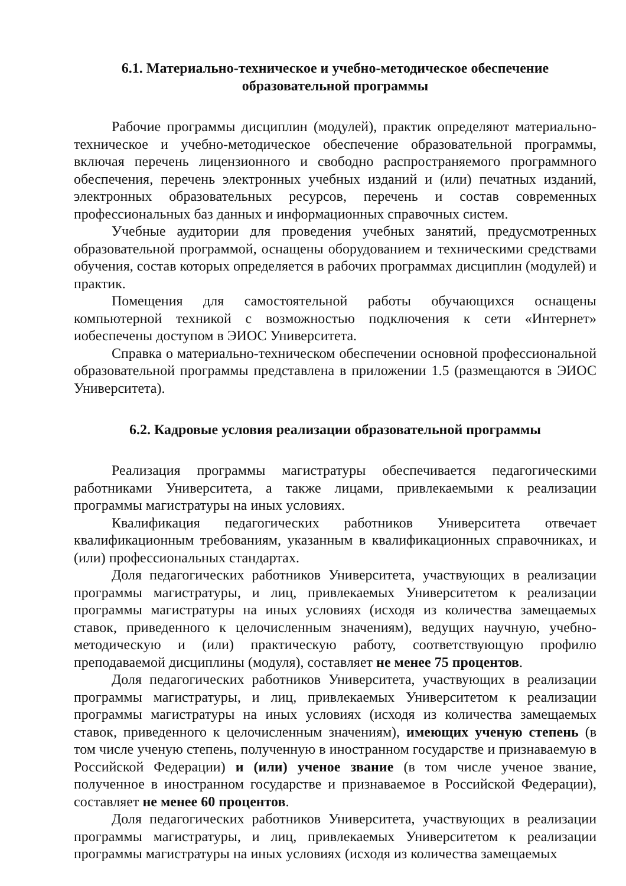6.1. Материально-техническое и учебно-методическое обеспечение образовательной программы
Рабочие программы дисциплин (модулей), практик определяют материально-техническое и учебно-методическое обеспечение образовательной программы, включая перечень лицензионного и свободно распространяемого программного обеспечения, перечень электронных учебных изданий и (или) печатных изданий, электронных образовательных ресурсов, перечень и состав современных профессиональных баз данных и информационных справочных систем.
Учебные аудитории для проведения учебных занятий, предусмотренных образовательной программой, оснащены оборудованием и техническими средствами обучения, состав которых определяется в рабочих программах дисциплин (модулей) и практик.
Помещения для самостоятельной работы обучающихся оснащены компьютерной техникой с возможностью подключения к сети «Интернет» иобеспечены доступом в ЭИОС Университета.
Справка о материально-техническом обеспечении основной профессиональной образовательной программы представлена в приложении 1.5 (размещаются в ЭИОС Университета).
6.2. Кадровые условия реализации образовательной программы
Реализация программы магистратуры обеспечивается педагогическими работниками Университета, а также лицами, привлекаемыми к реализации программы магистратуры на иных условиях.
Квалификация педагогических работников Университета отвечает квалификационным требованиям, указанным в квалификационных справочниках, и (или) профессиональных стандартах.
Доля педагогических работников Университета, участвующих в реализации программы магистратуры, и лиц, привлекаемых Университетом к реализации программы магистратуры на иных условиях (исходя из количества замещаемых ставок, приведенного к целочисленным значениям), ведущих научную, учебно-методическую и (или) практическую работу, соответствующую профилю преподаваемой дисциплины (модуля), составляет не менее 75 процентов.
Доля педагогических работников Университета, участвующих в реализации программы магистратуры, и лиц, привлекаемых Университетом к реализации программы магистратуры на иных условиях (исходя из количества замещаемых ставок, приведенного к целочисленным значениям), имеющих ученую степень (в том числе ученую степень, полученную в иностранном государстве и признаваемую в Российской Федерации) и (или) ученое звание (в том числе ученое звание, полученное в иностранном государстве и признаваемое в Российской Федерации), составляет не менее 60 процентов.
Доля педагогических работников Университета, участвующих в реализации программы магистратуры, и лиц, привлекаемых Университетом к реализации программы магистратуры на иных условиях (исходя из количества замещаемых